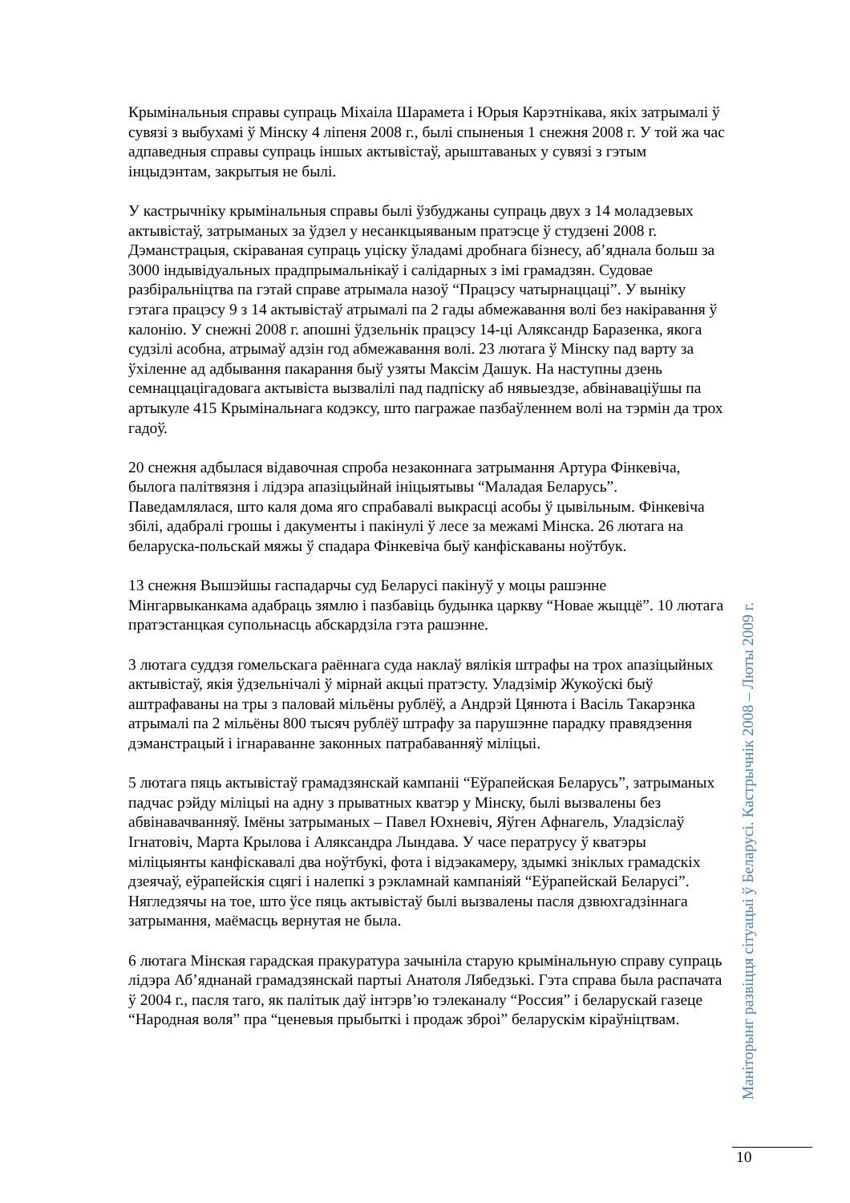Крымінальныя справы супраць Міхаіла Шарамета і Юрыя Карэтнікава, якіх затрымалі ў сувязі з выбухамі ў Мінску 4 ліпеня 2008 г., былі спыненыя 1 снежня 2008 г. У той жа час адпаведныя справы супраць іншых актывістаў, арыштаваных у сувязі з гэтым інцыдэнтам, закрытыя не былі.
У кастрычніку крымінальныя справы былі ўзбуджаны супраць двух з 14 моладзевых актывістаў, затрыманых за ўдзел у несанкцыяваным пратэсце ў студзені 2008 г. Дэманстрацыя, скіраваная супраць уціску ўладамі дробнага бізнесу, аб’яднала больш за 3000 індывідуальных прадпрымальнікаў і салідарных з імі грамадзян. Судовае разбіральніцтва па гэтай справе атрымала назоў “Працэсу чатырнаццаці”. У выніку гэтага працэсу 9 з 14 актывістаў атрымалі па 2 гады абмежавання волі без накіравання ў калонію. У снежні 2008 г. апошні ўдзельнік працэсу 14-ці Аляксандр Баразенка, якога судзілі асобна, атрымаў адзін год абмежавання волі. 23 лютага ў Мінску пад варту за ўхіленне ад адбывання пакарання быў узяты Максім Дашук. На наступны дзень семнаццацігадовага актывіста вызвалілі пад падпіску аб нявыездзе, абвінавацiўшы па артыкуле 415 Крымінальнага кодэксу, што пагражае пазбаўленнем волі на тэрмін да трох гадоў.
20 снежня адбылася відавочная спроба незаконнага затрымання Артура Фінкевіча, былога палітвязня і лідэра апазіцыйнай ініцыятывы “Маладая Беларусь”. Паведамлялася, што каля дома яго спрабавалі выкрасці асобы ў цывільным. Фінкевіча збілі, адабралі грошы і дакументы і пакінулі ў лесе за межамі Мінска. 26 лютага на беларуска-польскай мяжы ў спадара Фінкевіча быў канфіскаваны ноўтбук.
13 снежня Вышэйшы гаспадарчы суд Беларусі пакінуў у моцы рашэнне Мінгарвыканкама адабраць зямлю і пазбавіць будынка царкву “Новае жыццё”. 10 лютага пратэстанцкая супольнасць абскардзіла гэта рашэнне.
3 лютага суддзя гомельскага раённага суда наклаў вялікія штрафы на трох апазіцыйных актывістаў, якія ўдзельнічалі ў мірнай акцыі пратэсту. Уладзімір Жукоўскі быў аштрафаваны на тры з паловай мільёны рублёў, а Андрэй Цянюта і Васіль Такарэнка атрымалі па 2 мільёны 800 тысяч рублёў штрафу за парушэнне парадку правядзення дэманстрацый і ігнараванне законных патрабаванняў міліцыі.
5 лютага пяць актывістаў грамадзянскай кампаніі “Еўрапейская Беларусь”, затрыманых падчас рэйду міліцыі на адну з прыватных кватэр у Мінску, былі вызвалены без абвінавачванняў. Імёны затрыманых – Павел Юхневіч, Яўген Афнагель, Уладзіслаў Ігнатовіч, Марта Крылова і Аляксандра Лындава. У часе ператрусу ў кватэры міліцыянты канфіскавалі два ноўтбукі, фота і відэакамеру, здымкі зніклых грамадскіх дзеячаў, еўрапейскія сцягі і налепкі з рэкламнай кампаніяй “Еўрапейскай Беларусі”. Нягледзячы на тое, што ўсе пяць актывістаў былі вызвалены пасля дзвюхгадзіннага затрымання, маёмасць вернутая не была.
6 лютага Мінская гарадская пракуратура зачыніла старую крымінальную справу супраць лідэра Аб’яднанай грамадзянскай партыі Анатоля Лябедзькі. Гэта справа была распачата ў 2004 г., пасля таго, як палітык даў інтэрв’ю тэлеканалу “Россия” і беларускай газеце “Народная воля” пра “ценевыя прыбыткі і продаж зброі” беларускім кіраўніцтвам.
Маніторынг развіцця сітуацыі ў Беларусі. Кастрычнік 2008 – Люты 2009 г.
10